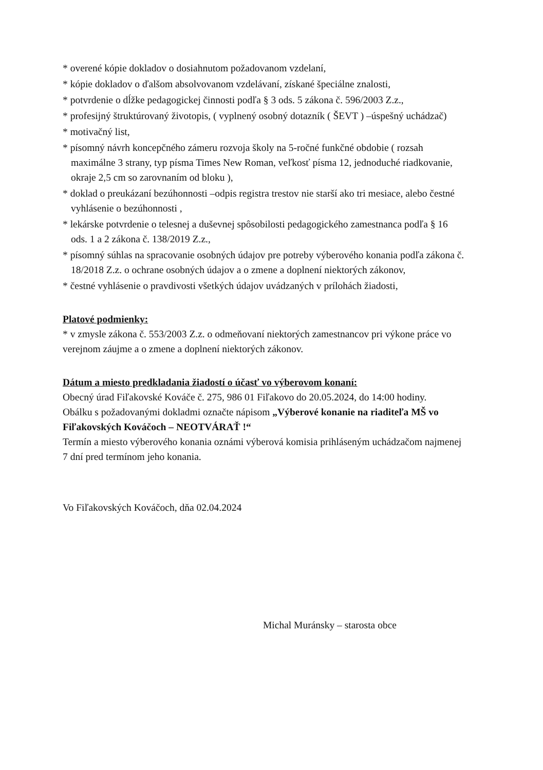* overené kópie dokladov o dosiahnutom požadovanom vzdelaní,
* kópie dokladov o ďalšom absolvovanom vzdelávaní, získané špeciálne znalosti,
* potvrdenie o dĺžke pedagogickej činnosti podľa § 3 ods. 5 zákona č. 596/2003 Z.z.,
* profesijný štruktúrovaný životopis, ( vyplnený osobný dotazník ( ŠEVT ) –úspešný uchádzač)
* motivačný list,
* písomný návrh koncepčného zámeru rozvoja školy na 5-ročné funkčné obdobie ( rozsah maximálne 3 strany, typ písma Times New Roman, veľkosť písma 12, jednoduché riadkovanie, okraje 2,5 cm so zarovnaním od bloku ),
* doklad o preukázaní bezúhonnosti –odpis registra trestov nie starší ako tri mesiace, alebo čestné vyhlásenie o bezúhonnosti ,
* lekárske potvrdenie o telesnej a duševnej spôsobilosti pedagogického zamestnanca podľa § 16 ods. 1 a 2 zákona č. 138/2019 Z.z.,
* písomný súhlas na spracovanie osobných údajov pre potreby výberového konania podľa zákona č. 18/2018 Z.z. o ochrane osobných údajov a o zmene a doplnení niektorých zákonov,
* čestné vyhlásenie o pravdivosti všetkých údajov uvádzaných v prílohách žiadosti,
Platové podmienky:
* v zmysle zákona č. 553/2003 Z.z. o odmeňovaní niektorých zamestnancov pri výkone práce vo verejnom záujme a o zmene a doplnení niektorých zákonov.
Dátum a miesto predkladania žiadostí o účasť vo výberovom konaní:
Obecný úrad Fiľakovské Kováče č. 275, 986 01 Fiľakovo do 20.05.2024, do 14:00 hodiny.
Obálku s požadovanými dokladmi označte nápisom „Výberové konanie na riaditeľa MŠ vo Fiľakovských Kováčoch – NEOTVÁRAŤ !“
Termín a miesto výberového konania oznámi výberová komisia prihláseným uchádzačom najmenej 7 dní pred termínom jeho konania.
Vo Fiľakovských Kováčoch, dňa 02.04.2024
Michal Muránsky – starosta obce